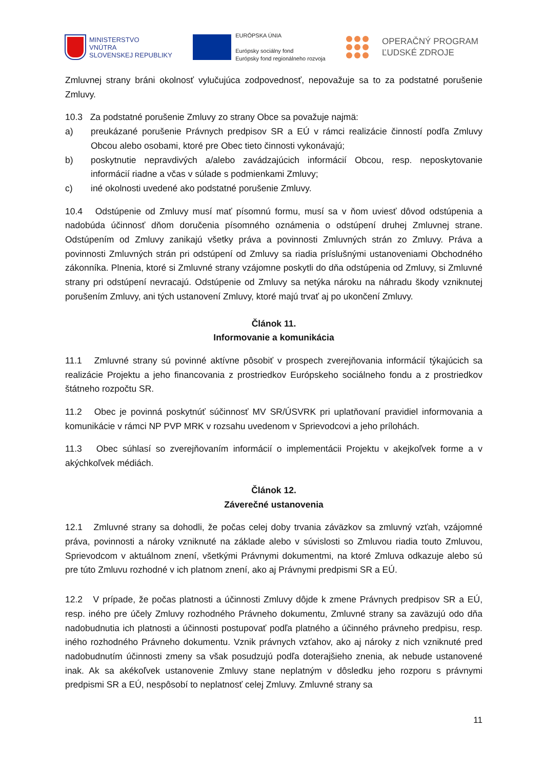MINISTERSTVO
VNÚTRA
SLOVENSKEJ REPUBLIKY
EURÓPSKA ÚNIA
Európsky sociálny fond
Európsky fond regionálneho rozvoja
OPERAČNÝ PROGRAM
ĽUDSKÉ ZDROJE
Zmluvnej strany bráni okolnosť vylučujúca zodpovednosť, nepovažuje sa to za podstatné porušenie Zmluvy.
10.3 Za podstatné porušenie Zmluvy zo strany Obce sa považuje najmä:
a) preukázané porušenie Právnych predpisov SR a EÚ v rámci realizácie činností podľa Zmluvy Obcou alebo osobami, ktoré pre Obec tieto činnosti vykonávajú;
b) poskytnutie nepravdivých a/alebo zavádzajúcich informácií Obcou, resp. neposkytovanie informácií riadne a včas v súlade s podmienkami Zmluvy;
c) iné okolnosti uvedené ako podstatné porušenie Zmluvy.
10.4 Odstúpenie od Zmluvy musí mať písomnú formu, musí sa v ňom uviesť dôvod odstúpenia a nadobúda účinnosť dňom doručenia písomného oznámenia o odstúpení druhej Zmluvnej strane. Odstúpením od Zmluvy zanikajú všetky práva a povinnosti Zmluvných strán zo Zmluvy. Práva a povinnosti Zmluvných strán pri odstúpení od Zmluvy sa riadia príslušnými ustanoveniami Obchodného zákonníka. Plnenia, ktoré si Zmluvné strany vzájomne poskytli do dňa odstúpenia od Zmluvy, si Zmluvné strany pri odstúpení nevracajú. Odstúpenie od Zmluvy sa netýka nároku na náhradu škody vzniknutej porušením Zmluvy, ani tých ustanovení Zmluvy, ktoré majú trvať aj po ukončení Zmluvy.
Článok 11.
Informovanie a komunikácia
11.1 Zmluvné strany sú povinné aktívne pôsobiť v prospech zverejňovania informácií týkajúcich sa realizácie Projektu a jeho financovania z prostriedkov Európskeho sociálneho fondu a z prostriedkov štátneho rozpočtu SR.
11.2 Obec je povinná poskytnúť súčinnosť MV SR/ÚSVRK pri uplatňovaní pravidiel informovania a komunikácie v rámci NP PVP MRK v rozsahu uvedenom v Sprievodcovi a jeho prílohách.
11.3 Obec súhlasí so zverejňovaním informácií o implementácii Projektu v akejkoľvek forme a v akýchkoľvek médiách.
Článok 12.
Záverečné ustanovenia
12.1 Zmluvné strany sa dohodli, že počas celej doby trvania záväzkov sa zmluvný vzťah, vzájomné práva, povinnosti a nároky vzniknuté na základe alebo v súvislosti so Zmluvou riadia touto Zmluvou, Sprievodcom v aktuálnom znení, všetkými Právnymi dokumentmi, na ktoré Zmluva odkazuje alebo sú pre túto Zmluvu rozhodné v ich platnom znení, ako aj Právnymi predpismi SR a EÚ.
12.2 V prípade, že počas platnosti a účinnosti Zmluvy dôjde k zmene Právnych predpisov SR a EÚ, resp. iného pre účely Zmluvy rozhodného Právneho dokumentu, Zmluvné strany sa zaväzujú odo dňa nadobudnutia ich platnosti a účinnosti postupovať podľa platného a účinného právneho predpisu, resp. iného rozhodného Právneho dokumentu. Vznik právnych vzťahov, ako aj nároky z nich vzniknuté pred nadobudnutím účinnosti zmeny sa však posudzujú podľa doterajšieho znenia, ak nebude ustanovené inak. Ak sa akékoľvek ustanovenie Zmluvy stane neplatným v dôsledku jeho rozporu s právnymi predpismi SR a EÚ, nespôsobí to neplatnosť celej Zmluvy. Zmluvné strany sa
11